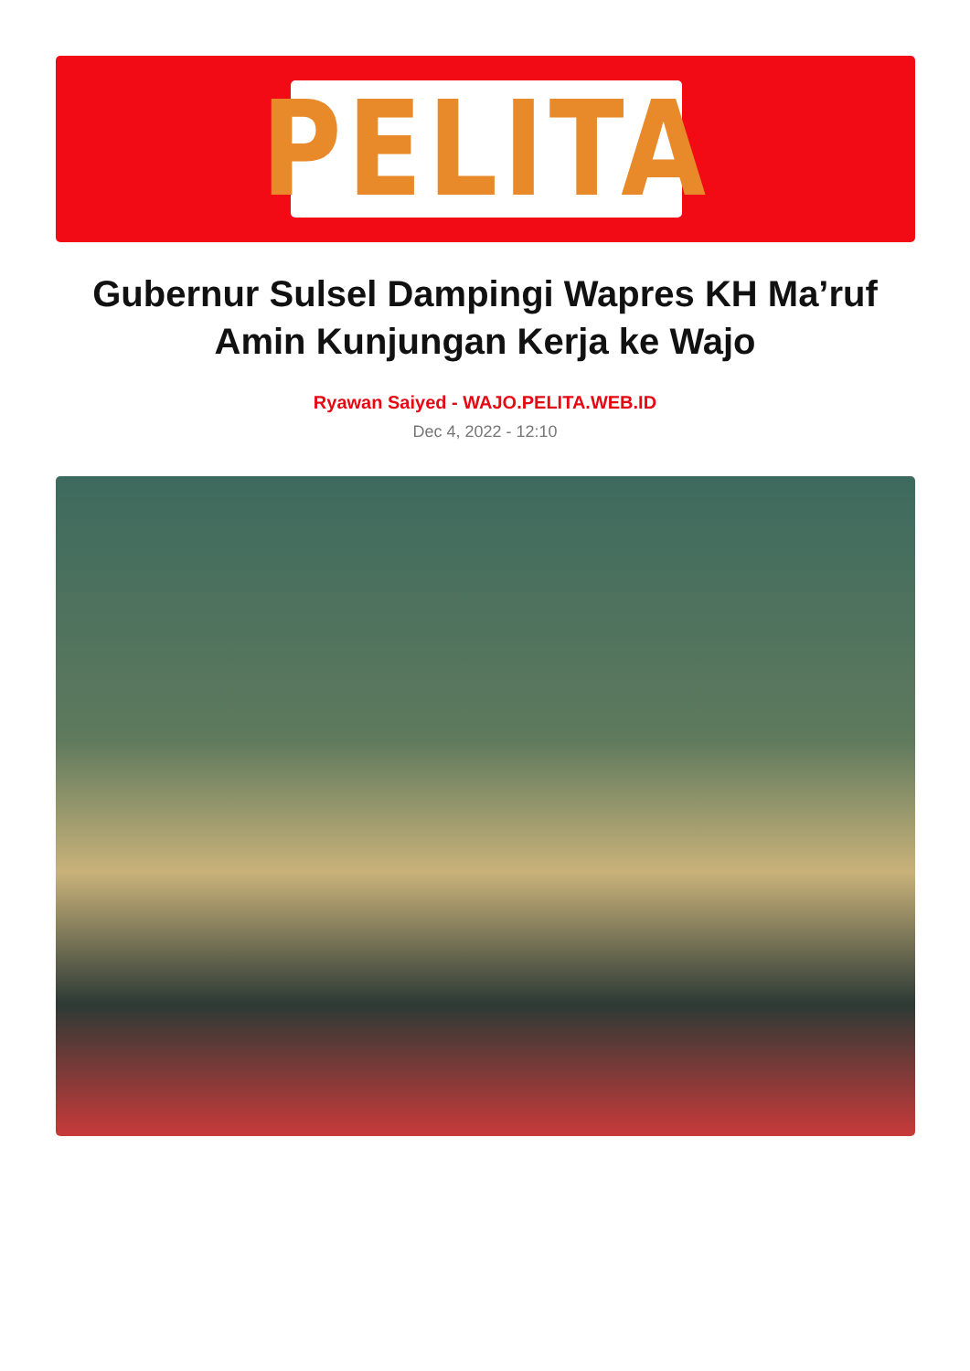PELITA
Gubernur Sulsel Dampingi Wapres KH Ma’ruf Amin Kunjungan Kerja ke Wajo
Ryawan Saiyed - WAJO.PELITA.WEB.ID
Dec 4, 2022 - 12:10